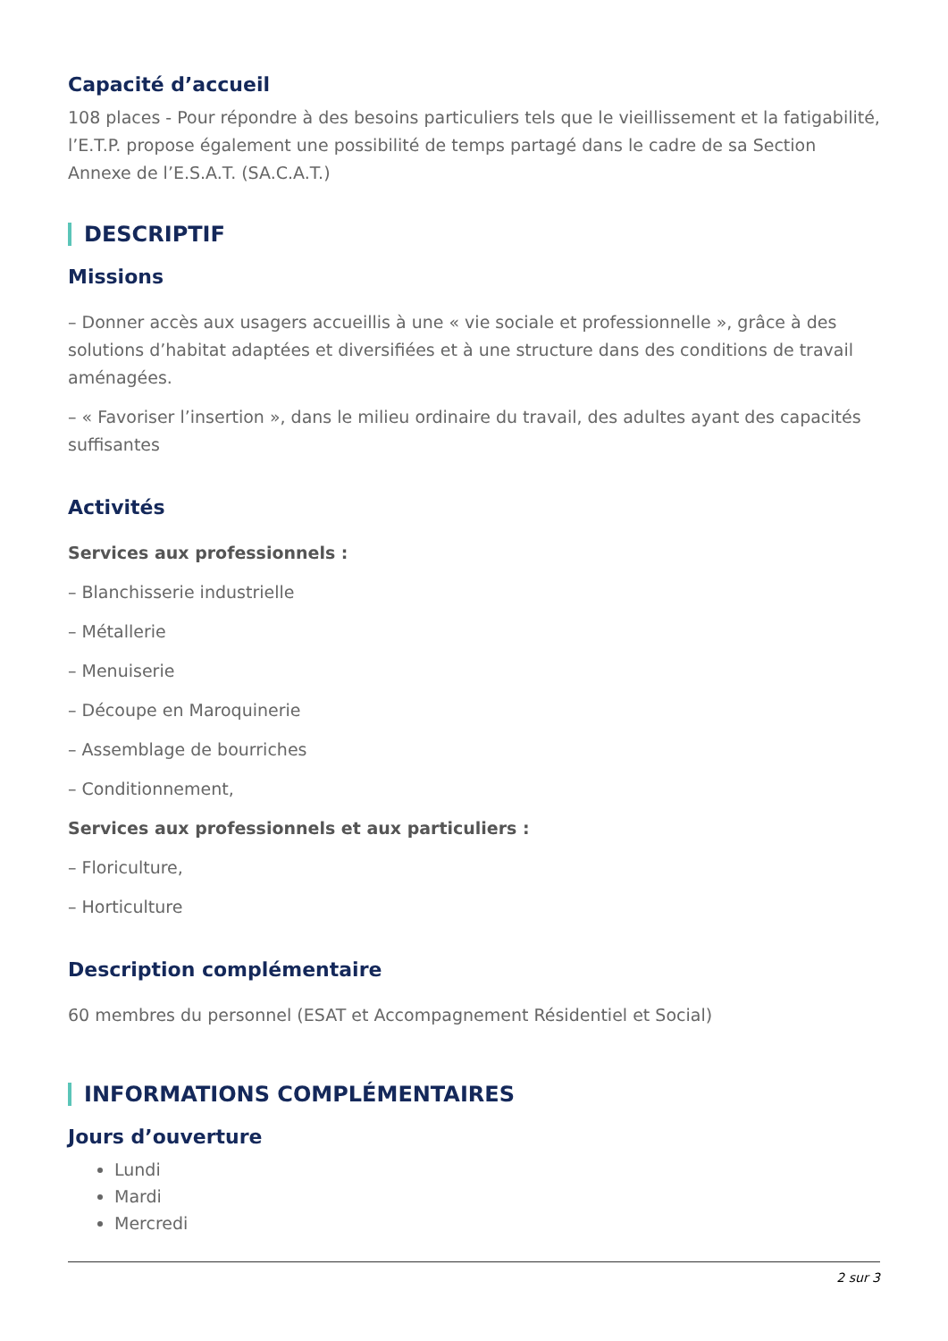Capacité d’accueil
108 places - Pour répondre à des besoins particuliers tels que le vieillissement et la fatigabilité, l’E.T.P. propose également une possibilité de temps partagé dans le cadre de sa Section Annexe de l’E.S.A.T. (SA.C.A.T.)
DESCRIPTIF
Missions
– Donner accès aux usagers accueillis à une « vie sociale et professionnelle », grâce à des solutions d’habitat adaptées et diversifiées et à une structure dans des conditions de travail aménagées.
– « Favoriser l’insertion », dans le milieu ordinaire du travail, des adultes ayant des capacités suffisantes
Activités
Services aux professionnels :
– Blanchisserie industrielle
– Métallerie
– Menuiserie
– Découpe en Maroquinerie
– Assemblage de bourriches
– Conditionnement,
Services aux professionnels et aux particuliers :
– Floriculture,
– Horticulture
Description complémentaire
60 membres du personnel (ESAT et Accompagnement Résidentiel et Social)
INFORMATIONS COMPLÉMENTAIRES
Jours d’ouverture
Lundi
Mardi
Mercredi
2 sur 3